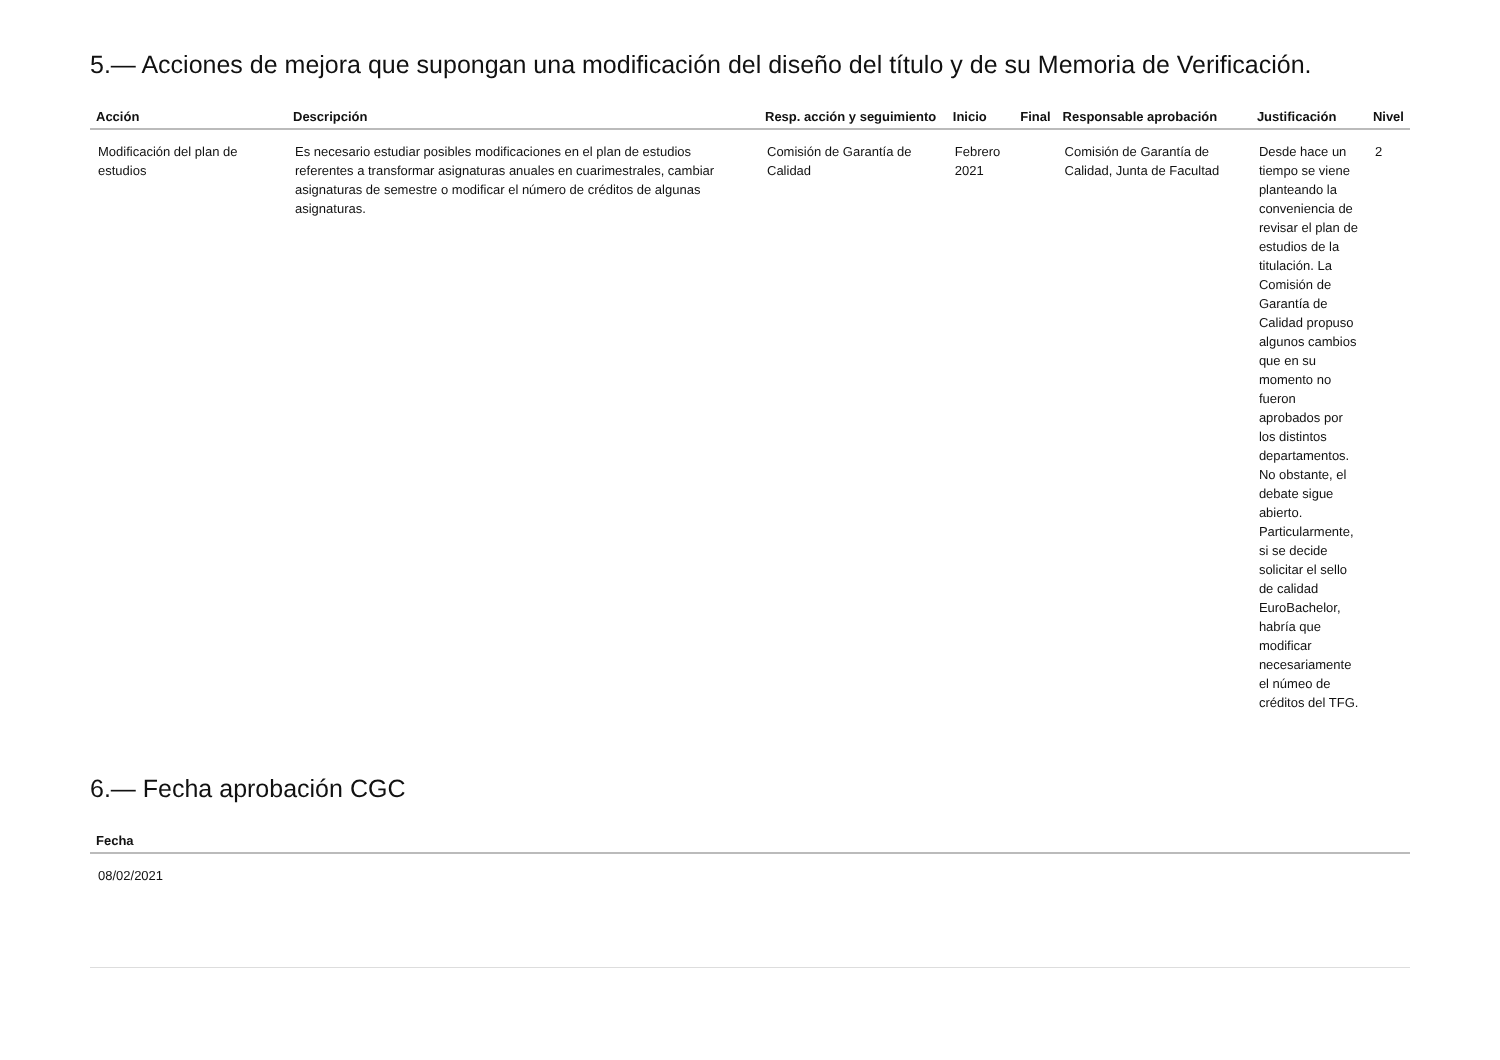5.— Acciones de mejora que supongan una modificación del diseño del título y de su Memoria de Verificación.
| Acción | Descripción | Resp. acción y seguimiento | Inicio | Final | Responsable aprobación | Justificación | Nivel |
| --- | --- | --- | --- | --- | --- | --- | --- |
| Modificación del plan de estudios | Es necesario estudiar posibles modificaciones en el plan de estudios referentes a transformar asignaturas anuales en cuarimestrales, cambiar asignaturas de semestre o modificar el número de créditos de algunas asignaturas. | Comisión de Garantía de Calidad | Febrero 2021 | | Comisión de Garantía de Calidad, Junta de Facultad | Desde hace un tiempo se viene planteando la conveniencia de revisar el plan de estudios de la titulación. La Comisión de Garantía de Calidad propuso algunos cambios que en su momento no fueron aprobados por los distintos departamentos. No obstante, el debate sigue abierto. Particularmente, si se decide solicitar el sello de calidad EuroBachelor, habría que modificar necesariamente el númeo de créditos del TFG. | 2 |
6.— Fecha aprobación CGC
| Fecha |
| --- |
| 08/02/2021 |